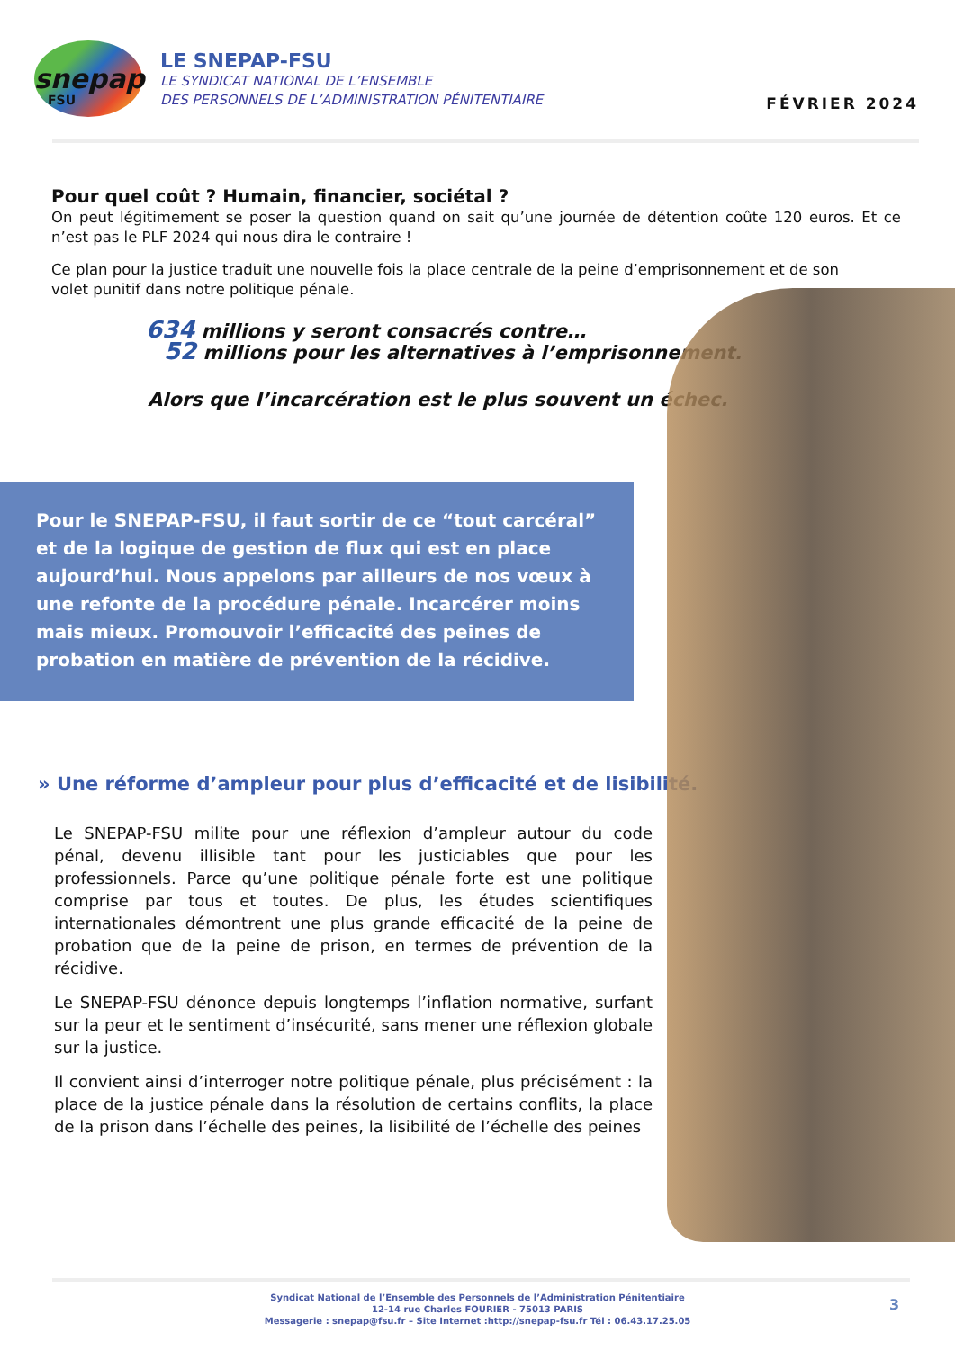snepap
FSU
LE SNEPAP-FSU
LE SYNDICAT NATIONAL DE L’ENSEMBLE
DES PERSONNELS DE L’ADMINISTRATION PÉNITENTIAIRE
FÉVRIER 2024
Pour quel coût ? Humain, financier, sociétal ?
On peut légitimement se poser la question quand on sait qu’une journée de détention coûte 120 euros. Et ce n’est pas le PLF 2024 qui nous dira le contraire !
Ce plan pour la justice traduit une nouvelle fois la place centrale de la peine d’emprisonnement et de son volet punitif dans notre politique pénale.
634 millions y seront consacrés contre…
52 millions pour les alternatives à l’emprisonnement.
Alors que l’incarcération est le plus souvent un échec.
Pour le SNEPAP-FSU, il faut sortir de ce “tout carcéral” et de la logique de gestion de flux qui est en place aujourd’hui. Nous appelons par ailleurs de nos vœux à une refonte de la procédure pénale. Incarcérer moins mais mieux. Promouvoir l’efficacité des peines de probation en matière de prévention de la récidive.
» Une réforme d’ampleur pour plus d’efficacité et de lisibilité.
Le SNEPAP-FSU milite pour une réflexion d’ampleur autour du code pénal, devenu illisible tant pour les justiciables que pour les professionnels. Parce qu’une politique pénale forte est une politique comprise par tous et toutes. De plus, les études scientifiques internationales démontrent une plus grande efficacité de la peine de probation que de la peine de prison, en termes de prévention de la récidive.
Le SNEPAP-FSU dénonce depuis longtemps l’inflation normative, surfant sur la peur et le sentiment d’insécurité, sans mener une réflexion globale sur la justice.
Il convient ainsi d’interroger notre politique pénale, plus précisément : la place de la justice pénale dans la résolution de certains conflits, la place de la prison dans l’échelle des peines, la lisibilité de l’échelle des peines
Syndicat National de l’Ensemble des Personnels de l’Administration Pénitentiaire
12-14 rue Charles FOURIER - 75013 PARIS
Messagerie : snepap@fsu.fr – Site Internet :http://snepap-fsu.fr Tél : 06.43.17.25.05
3